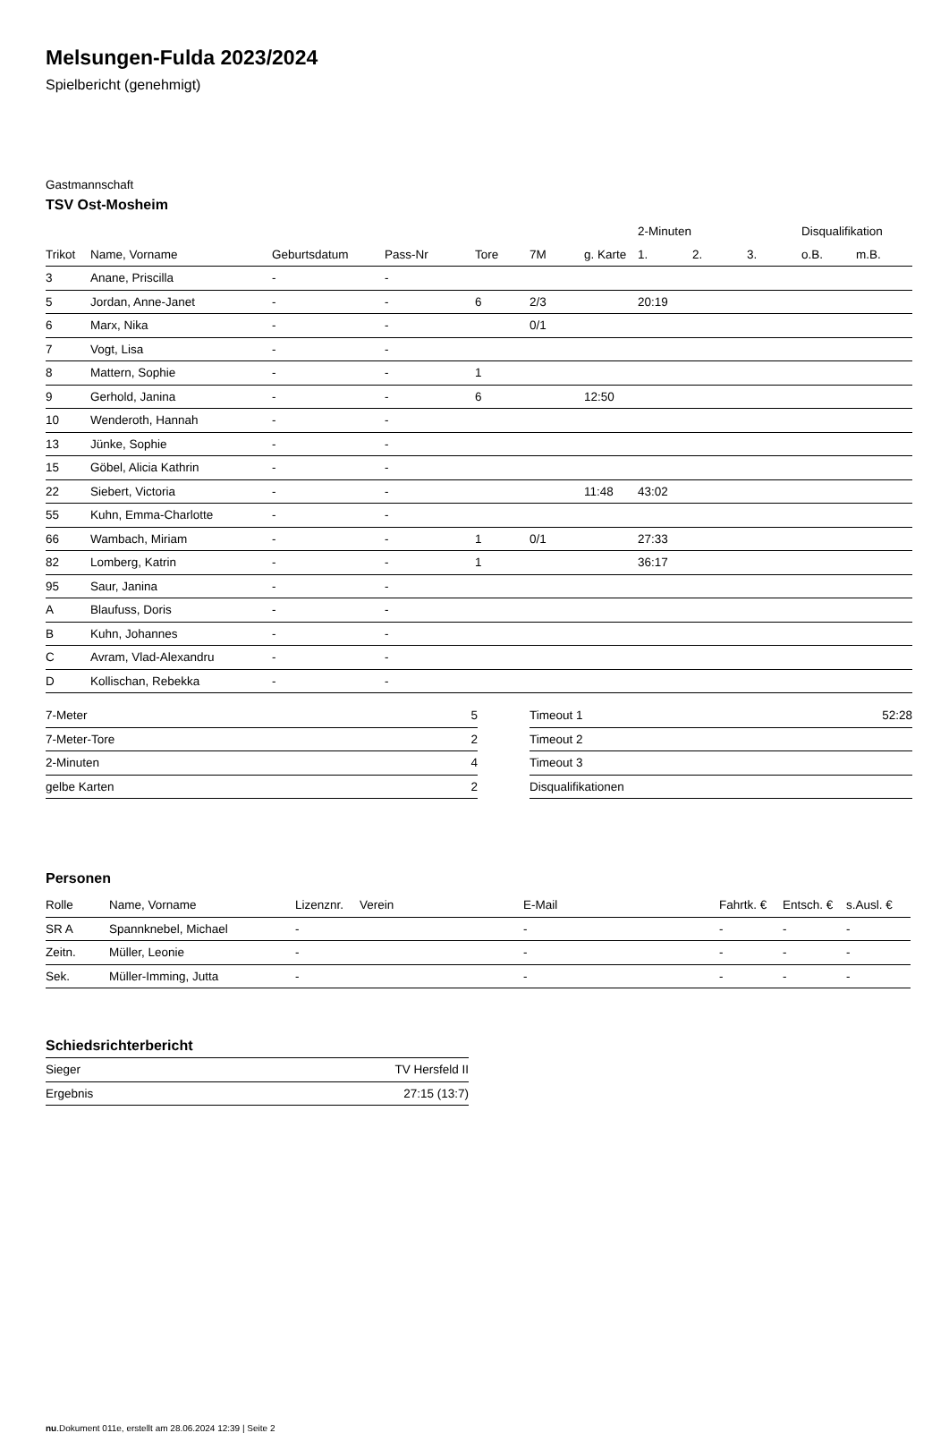Melsungen-Fulda 2023/2024
Spielbericht (genehmigt)
Gastmannschaft
TSV Ost-Mosheim
| | | | | | | | 2-Minuten | | | Disqualifikation | |
| --- | --- | --- | --- | --- | --- | --- | --- | --- | --- | --- | --- |
| Trikot | Name, Vorname | Geburtsdatum | Pass-Nr | Tore | 7M | g. Karte | 1. | 2. | 3. | o.B. | m.B. |
| 3 | Anane, Priscilla | - | - | | | | | | | | |
| 5 | Jordan, Anne-Janet | - | - | 6 | 2/3 | | 20:19 | | | | |
| 6 | Marx, Nika | - | - | | 0/1 | | | | | | |
| 7 | Vogt, Lisa | - | - | | | | | | | | |
| 8 | Mattern, Sophie | - | - | 1 | | | | | | | |
| 9 | Gerhold, Janina | - | - | 6 | | 12:50 | | | | | |
| 10 | Wenderoth, Hannah | - | - | | | | | | | | |
| 13 | Jünke, Sophie | - | - | | | | | | | | |
| 15 | Göbel, Alicia Kathrin | - | - | | | | | | | | |
| 22 | Siebert, Victoria | - | - | | | 11:48 | 43:02 | | | | |
| 55 | Kuhn, Emma-Charlotte | - | - | | | | | | | | |
| 66 | Wambach, Miriam | - | - | 1 | 0/1 | | 27:33 | | | | |
| 82 | Lomberg, Katrin | - | - | 1 | | | 36:17 | | | | |
| 95 | Saur, Janina | - | - | | | | | | | | |
| A | Blaufuss, Doris | - | - | | | | | | | | |
| B | Kuhn, Johannes | - | - | | | | | | | | |
| C | Avram, Vlad-Alexandru | - | - | | | | | | | | |
| D | Kollischan, Rebekka | - | - | | | | | | | | |
| 7-Meter | 5 |
| 7-Meter-Tore | 2 |
| 2-Minuten | 4 |
| gelbe Karten | 2 |
| Timeout 1 | 52:28 |
| Timeout 2 | |
| Timeout 3 | |
| Disqualifikationen | |
Personen
| Rolle | Name, Vorname | Lizenznr. | Verein | E-Mail | Fahrtk. € | Entsch. € | s.Ausl. € |
| --- | --- | --- | --- | --- | --- | --- | --- |
| SR A | Spannknebel, Michael | - | | - | - | - | - |
| Zeitn. | Müller, Leonie | - | | - | - | - | - |
| Sek. | Müller-Imming, Jutta | - | | - | - | - | - |
Schiedsrichterbericht
| Sieger | TV Hersfeld II |
| Ergebnis | 27:15 (13:7) |
nu.Dokument 011e, erstellt am 28.06.2024 12:39 | Seite 2